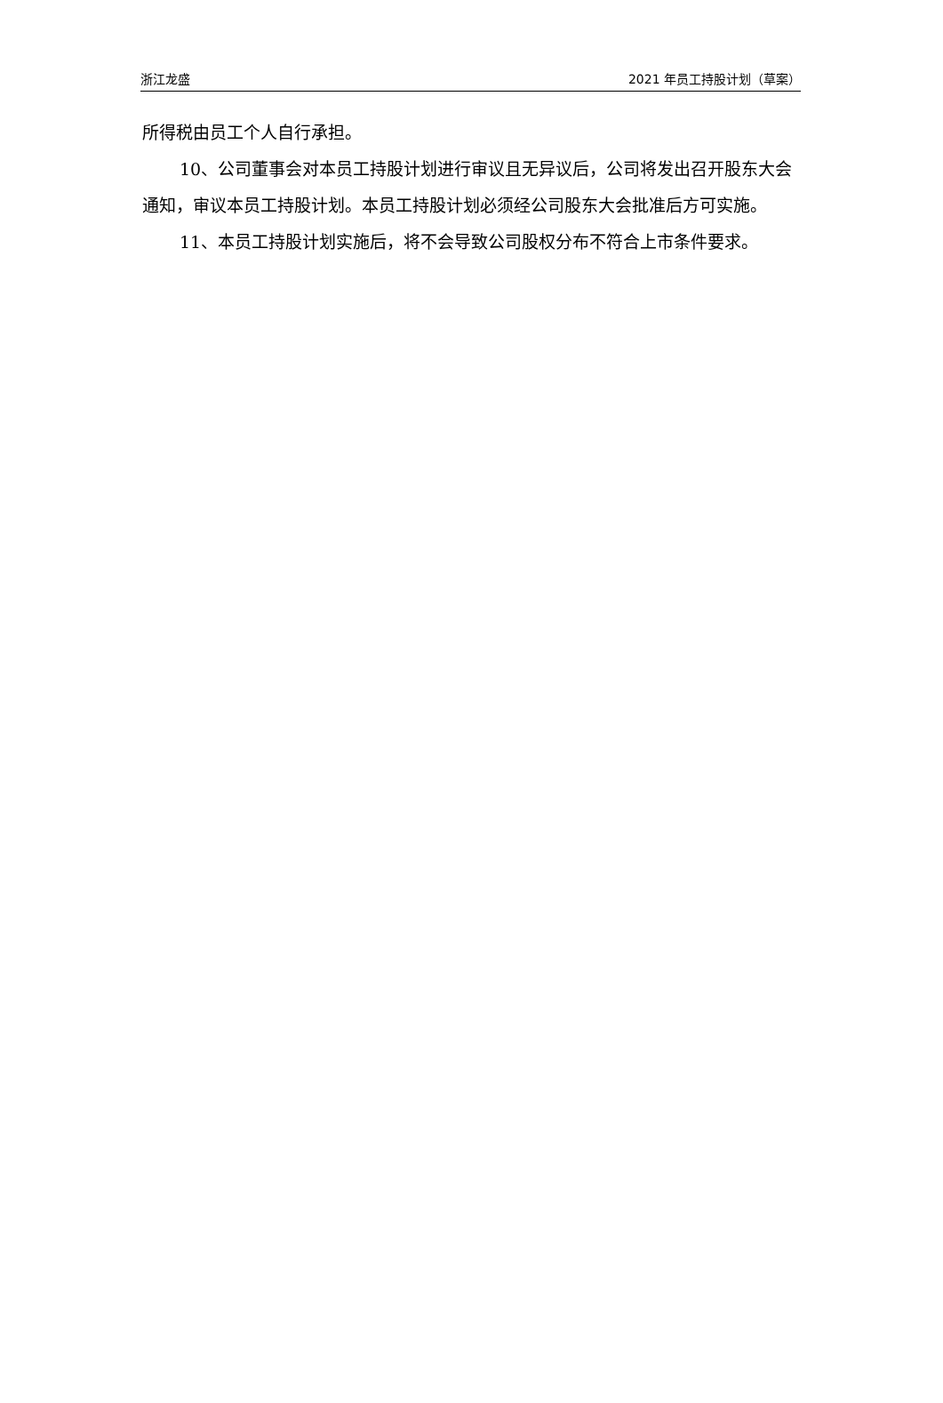浙江龙盛 2021 年员工持股计划（草案）
所得税由员工个人自行承担。
10、公司董事会对本员工持股计划进行审议且无异议后，公司将发出召开股东大会通知，审议本员工持股计划。本员工持股计划必须经公司股东大会批准后方可实施。
11、本员工持股计划实施后，将不会导致公司股权分布不符合上市条件要求。